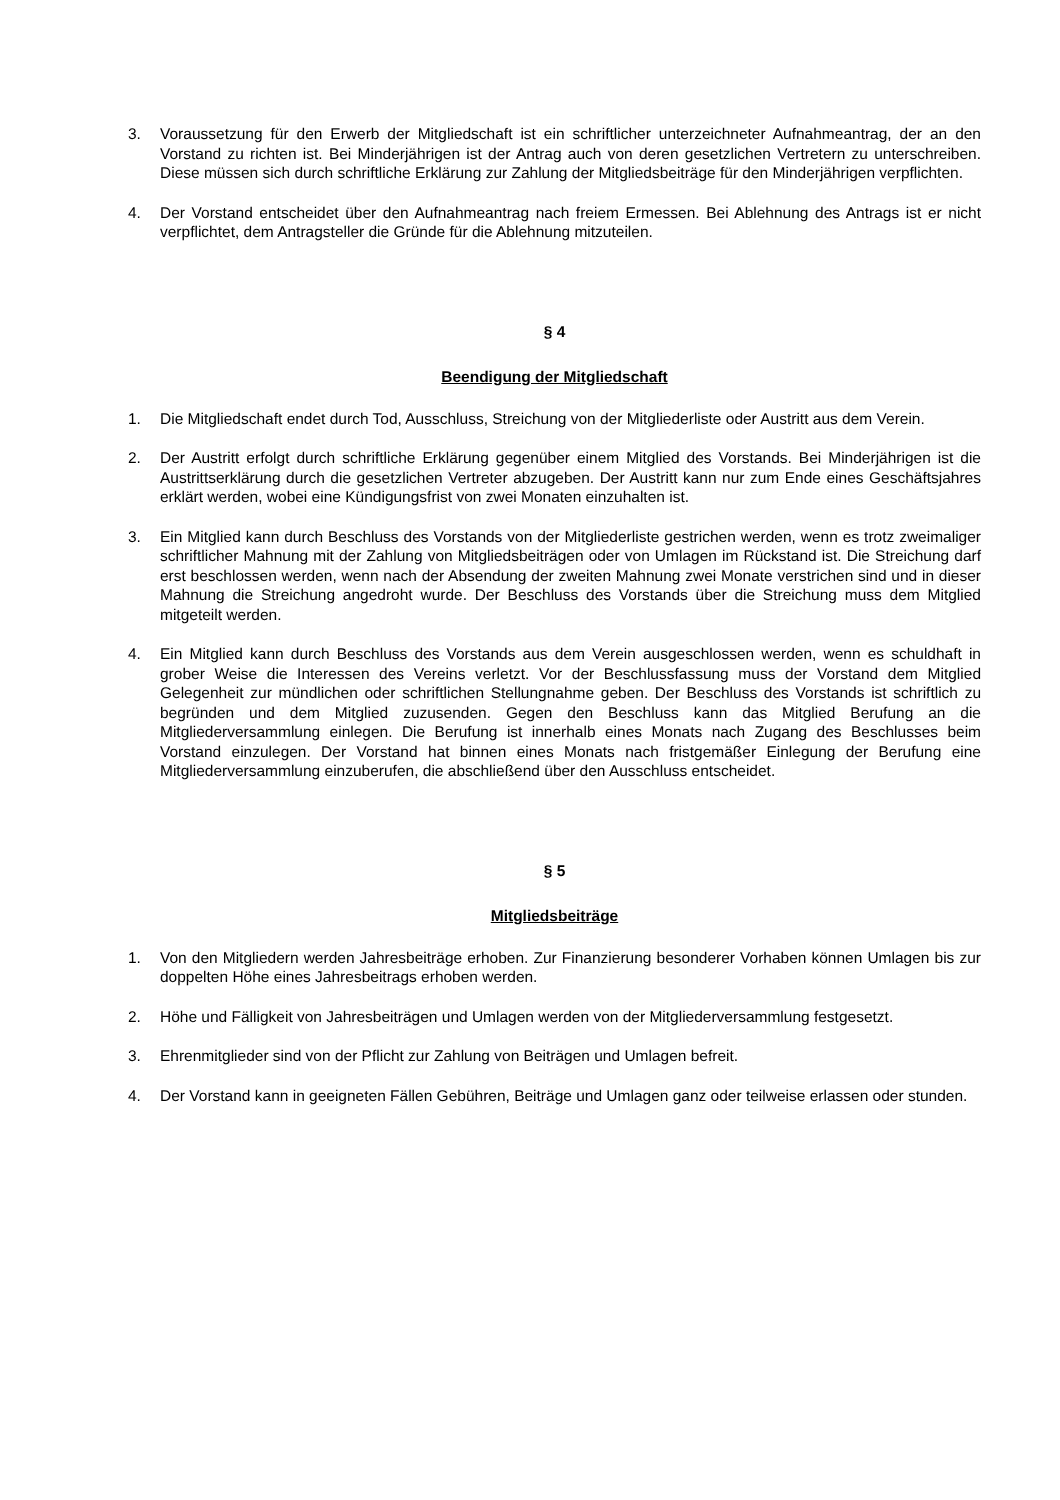3. Voraussetzung für den Erwerb der Mitgliedschaft ist ein schriftlicher unterzeichneter Aufnahmeantrag, der an den Vorstand zu richten ist. Bei Minderjährigen ist der Antrag auch von deren gesetzlichen Vertretern zu unterschreiben. Diese müssen sich durch schriftliche Erklärung zur Zahlung der Mitgliedsbeiträge für den Minderjährigen verpflichten.
4. Der Vorstand entscheidet über den Aufnahmeantrag nach freiem Ermessen. Bei Ablehnung des Antrags ist er nicht verpflichtet, dem Antragsteller die Gründe für die Ablehnung mitzuteilen.
§ 4
Beendigung der Mitgliedschaft
1. Die Mitgliedschaft endet durch Tod, Ausschluss, Streichung von der Mitgliederliste oder Austritt aus dem Verein.
2. Der Austritt erfolgt durch schriftliche Erklärung gegenüber einem Mitglied des Vorstands. Bei Minderjährigen ist die Austrittserklärung durch die gesetzlichen Vertreter abzugeben. Der Austritt kann nur zum Ende eines Geschäftsjahres erklärt werden, wobei eine Kündigungsfrist von zwei Monaten einzuhalten ist.
3. Ein Mitglied kann durch Beschluss des Vorstands von der Mitgliederliste gestrichen werden, wenn es trotz zweimaliger schriftlicher Mahnung mit der Zahlung von Mitgliedsbeiträgen oder von Umlagen im Rückstand ist. Die Streichung darf erst beschlossen werden, wenn nach der Absendung der zweiten Mahnung zwei Monate verstrichen sind und in dieser Mahnung die Streichung angedroht wurde. Der Beschluss des Vorstands über die Streichung muss dem Mitglied mitgeteilt werden.
4. Ein Mitglied kann durch Beschluss des Vorstands aus dem Verein ausgeschlossen werden, wenn es schuldhaft in grober Weise die Interessen des Vereins verletzt. Vor der Beschlussfassung muss der Vorstand dem Mitglied Gelegenheit zur mündlichen oder schriftlichen Stellungnahme geben. Der Beschluss des Vorstands ist schriftlich zu begründen und dem Mitglied zuzusenden. Gegen den Beschluss kann das Mitglied Berufung an die Mitgliederversammlung einlegen. Die Berufung ist innerhalb eines Monats nach Zugang des Beschlusses beim Vorstand einzulegen. Der Vorstand hat binnen eines Monats nach fristgemäßer Einlegung der Berufung eine Mitgliederversammlung einzuberufen, die abschließend über den Ausschluss entscheidet.
§ 5
Mitgliedsbeiträge
1. Von den Mitgliedern werden Jahresbeiträge erhoben. Zur Finanzierung besonderer Vorhaben können Umlagen bis zur doppelten Höhe eines Jahresbeitrags erhoben werden.
2. Höhe und Fälligkeit von Jahresbeiträgen und Umlagen werden von der Mitgliederversammlung festgesetzt.
3. Ehrenmitglieder sind von der Pflicht zur Zahlung von Beiträgen und Umlagen befreit.
4. Der Vorstand kann in geeigneten Fällen Gebühren, Beiträge und Umlagen ganz oder teilweise erlassen oder stunden.